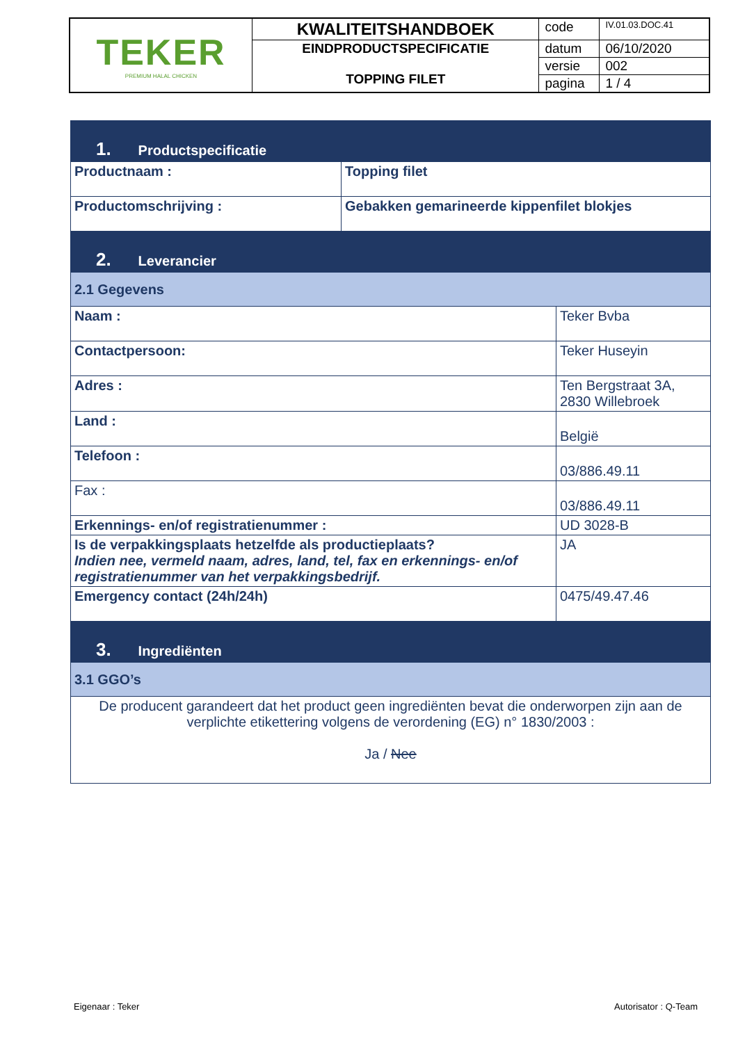| TEKER PREMIUM HALAL CHICKEN | KWALITEITSHANDBOEK | code | IV.01.03.DOC.41 |
| | EINDPRODUCTSPECIFICATIE TOPPING FILET | datum | 06/10/2020 |
| | | versie | 002 |
| | | pagina | 1 / 4 |
| 1. Productspecificatie | | |
| Productnaam : | Topping filet | |
| Productomschrijving : | Gebakken gemarineerde kippenfilet blokjes | |
| 2. Leverancier | | |
| 2.1 Gegevens | | |
| Naam : | | Teker Bvba |
| Contactpersoon: | | Teker Huseyin |
| Adres : | | Ten Bergstraat 3A, 2830 Willebroek |
| Land : | | België |
| Telefoon : | | 03/886.49.11 |
| Fax : | | 03/886.49.11 |
| Erkennings- en/of registratienummer : | | UD 3028-B |
| Is de verpakkingsplaats hetzelfde als productieplaats? Indien nee, vermeld naam, adres, land, tel, fax en erkennings- en/of registratienummer van het verpakkingsbedrijf. | | JA |
| Emergency contact (24h/24h) | | 0475/49.47.46 |
| 3. Ingrediënten | | |
| 3.1 GGO’s | | |
| De producent garandeert dat het product geen ingrediënten bevat die onderworpen zijn aan de verplichte etikettering volgens de verordening (EG) n° 1830/2003 : Ja / Nee | | |
Eigenaar : Teker Autorisator : Q-Team